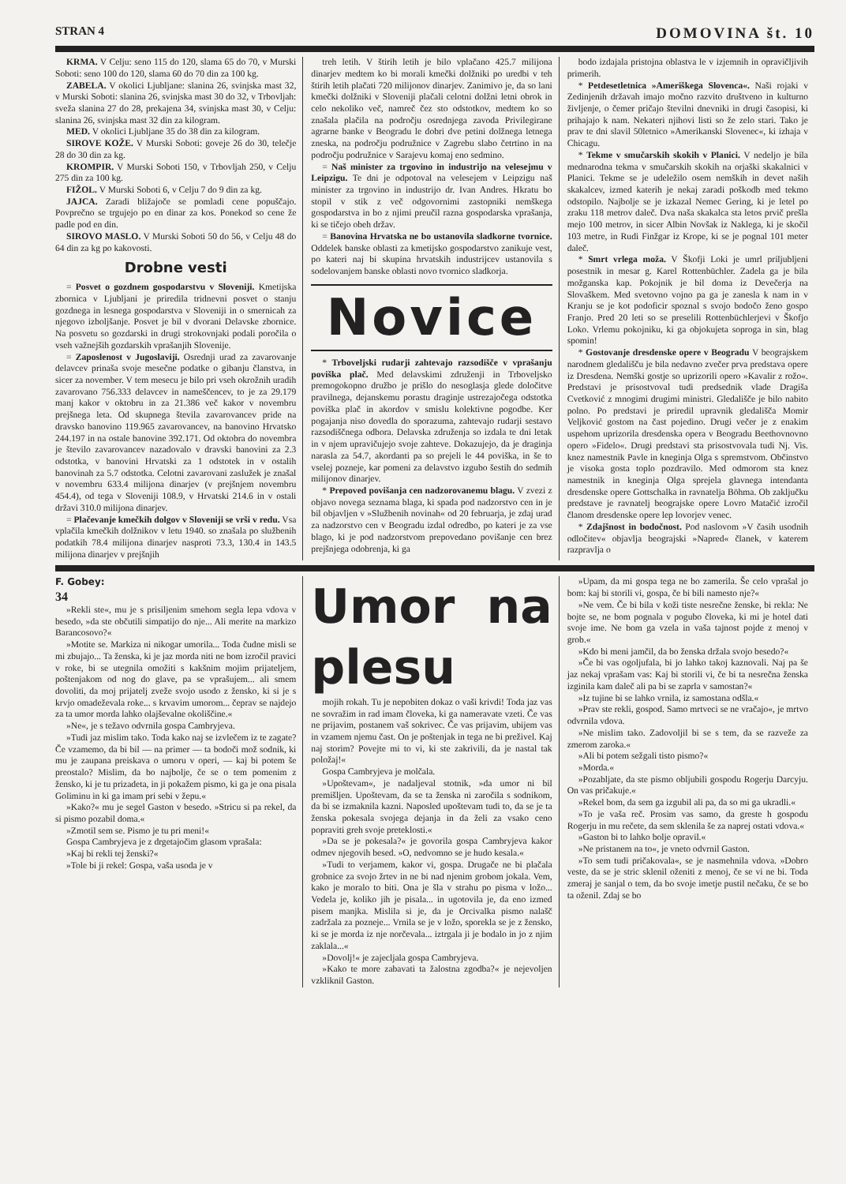STRAN 4 DOMOVINA št. 10
KRMA. V Celju: seno 115 do 120, slama 65 do 70, v Murski Soboti: seno 100 do 120, slama 60 do 70 din za 100 kg.
ZABELA. V okolici Ljubljane: slanina 26, svinjska mast 32, v Murski Soboti: slanina 26, svinjska mast 30 do 32, v Trbovljah: sveža slanina 27 do 28, prekajena 34, svinjska mast 30, v Celju: slanina 26, svinjska mast 32 din za kilogram.
MED. V okolici Ljubljane 35 do 38 din za kilogram.
SIROVE KOŽE. V Murski Soboti: goveje 26 do 30, telečje 28 do 30 din za kg.
KROMPIR. V Murski Soboti 150, v Trbovljah 250, v Celju 275 din za 100 kg.
FIŽOL. V Murski Soboti 6, v Celju 7 do 9 din za kg.
JAJCA. Zaradi bližajoče se pomladi cene popuščajo. Povprečno se trgujejo po en dinar za kos. Ponekod so cene že padle pod en din.
SIROVO MASLO. V Murski Soboti 50 do 56, v Celju 48 do 64 din za kg po kakovosti.
Drobne vesti
= Posvet o gozdnem gospodarstvu v Sloveniji. Kmetijska zbornica v Ljubljani je priredila tridnevni posvet o stanju gozdnega in lesnega gospodarstva v Sloveniji in o smernicah za njegovo izboljšanje. Posvet je bil v dvorani Delavske zbornice. Na posvetu so gozdarski in drugi strokovnjaki podali poročila o vseh važnejših gozdarskih vprašanjih Slovenije.
= Zaposlenost v Jugoslaviji. Osrednji urad za zavarovanje delavcev prinaša svoje mesečne podatke o gibanju članstva, in sicer za november. V tem mesecu je bilo pri vseh okrožnih uradih zavarovano 756.333 delavcev in nameščencev, to je za 29.179 manj kakor v oktobru in za 21.386 več kakor v novembru prejšnega leta. Od skupnega števila zavarovancev pride na dravsko banovino 119.965 zavarovancev, na banovino Hrvatsko 244.197 in na ostale banovine 392.171. Od oktobra do novembra je število zavarovancev nazadovalo v dravski banovini za 2.3 odstotka, v banovini Hrvatski za 1 odstotek in v ostalih banovinah za 5.7 odstotka. Celotni zavarovani zaslužek je znašal v novembru 633.4 milijona dinarjev (v prejšnjem novembru 454.4), od tega v Sloveniji 108.9, v Hrvatski 214.6 in v ostali državi 310.0 milijona dinarjev.
= Plačevanje kmečkih dolgov v Sloveniji se vrši v redu. Vsa vplačila kmečkih dolžnikov v letu 1940. so znašala po službenih podatkih 78.4 milijona dinarjev nasproti 73.3, 130.4 in 143.5 milijona dinarjev v prejšnjih
treh letih. V štirih letih je bilo vplačano 425.7 milijona dinarjev medtem ko bi morali kmečki dolžniki po uredbi v teh štirih letih plačati 720 milijonov dinarjev. Zanimivo je, da so lani kmečki dolžniki v Sloveniji plačali celotni dolžni letni obrok in celo nekoliko več, namreč čez sto odstotkov, medtem ko so znašala plačila na področju osrednjega zavoda Privilegirane agrarne banke v Beogradu le dobri dve petini dolžnega letnega zneska, na področju podružnice v Zagrebu slabo četrtino in na področju podružnice v Sarajevu komaj eno sedmino.
= Naš minister za trgovino in industrijo na velesejmu v Leipzigu. Te dni je odpotoval na velesejem v Leipzigu naš minister za trgovino in industrijo dr. Ivan Andres. Hkratu bo stopil v stik z več odgovornimi zastopniki nemškega gospodarstva in bo z njimi preučil razna gospodarska vprašanja, ki se tičejo obeh držav.
= Banovina Hrvatska ne bo ustanovila sladkorne tvornice. Oddelek banske oblasti za kmetijsko gospodarstvo zanikuje vest, po kateri naj bi skupina hrvatskih industrijcev ustanovila s sodelovanjem banske oblasti novo tvornico sladkorja.
Novice
* Trboveljski rudarji zahtevajo razsodišče v vprašanju poviška plač. Med delavskimi združenji in Trboveljsko premogokopno družbo je prišlo do nesoglasja glede določitve pravilnega, dejanskemu porastu draginje ustrezajočega odstotka poviška plač in akordov v smislu kolektivne pogodbe. Ker pogajanja niso dovedla do sporazuma, zahtevajo rudarji sestavo razsodiščnega odbora. Delavska združenja so izdala te dni letak in v njem upravičujejo svoje zahteve. Dokazujejo, da je draginja narasla za 54.7, akordanti pa so prejeli le 44 poviška, in še to vselej pozneje, kar pomeni za delavstvo izgubo šestih do sedmih milijonov dinarjev.
* Prepoved povišanja cen nadzorovanemu blagu. V zvezi z objavo novega seznama blaga, ki spada pod nadzorstvo cen in je bil objavljen v »Službenih novinah« od 20 februarja, je zdaj urad za nadzorstvo cen v Beogradu izdal odredbo, po kateri je za vse blago, ki je pod nadzorstvom prepovedano povišanje cen brez prejšnjega odobrenja, ki ga
bodo izdajala pristojna oblastva le v izjemnih in opravičljivih primerih.
* Petdesetletnica »Ameriškega Slovenca«. Naši rojaki v Zedinjenih državah imajo močno razvito društveno in kulturno življenje, o čemer pričajo številni dnevniki in drugi časopisi, ki prihajajo k nam. Nekateri njihovi listi so že zelo stari. Tako je prav te dni slavil 50letnico »Amerikanski Slovenec«, ki izhaja v Chicagu.
* Tekme v smučarskih skokih v Planici. V nedeljo je bila mednarodna tekma v smučarskih skokih na orjaški skakalnici v Planici. Tekme se je udeležilo osem nemških in devet naših skakalcev, izmed katerih je nekaj zaradi poškodb med tekmo odstopilo. Najbolje se je izkazal Nemec Gering, ki je letel po zraku 118 metrov daleč. Dva naša skakalca sta letos prvič prešla mejo 100 metrov, in sicer Albin Novšak iz Naklega, ki je skočil 103 metre, in Rudi Finžgar iz Krope, ki se je pognal 101 meter daleč.
* Smrt vrlega moža. V Škofji Loki je umrl priljubljeni posestnik in mesar g. Karel Rottenbüchler. Zadela ga je bila možganska kap. Pokojnik je bil doma iz Devečerja na Slovaškem. Med svetovno vojno pa ga je zanesla k nam in v Kranju se je kot podoficir spoznal s svojo bodočo ženo gospo Franjo. Pred 20 leti so se preselili Rottenbüchlerjevi v Škofjo Loko. Vrlemu pokojniku, ki ga objokujeta soproga in sin, blag spomin!
* Gostovanje dresdenske opere v Beogradu V beograjskem narodnem gledališču je bila nedavno zvečer prva predstava opere iz Dresdena. Nemški gostje so uprizorili opero »Kavalir z rožo«. Predstavi je prisostvoval tudi predsednik vlade Dragiša Cvetković z mnogimi drugimi ministri. Gledališče je bilo nabito polno. Po predstavi je priredil upravnik gledališča Momir Veljković gostom na čast pojedino. Drugi večer je z enakim uspehom uprizorila dresdenska opera v Beogradu Beethovnovno opero »Fidelo«. Drugi predstavi sta prisostvovala tudi Nj. Vis. knez namestnik Pavle in kneginja Olga s spremstvom. Občinstvo je visoka gosta toplo pozdravilo. Med odmorom sta knez namestnik in kneginja Olga sprejela glavnega intendanta dresdenske opere Gottschalka in ravnatelja Böhma. Ob zaključku predstave je ravnatelj beograjske opere Lovro Matačić izročil članom dresdenske opere lep lovorjev venec.
* Zdajšnost in bodočnost. Pod naslovom »V časih usodnih odločitev« objavlja beograjski »Napred« članek, v katerem razpravlja o
F. Gobey:
34
»Rekli ste«, mu je s prisiljenim smehom segla lepa vdova v besedo, »da ste občutili simpatijo do nje... Ali merite na markizo Barancosovo?«
»Motite se. Markiza ni nikogar umorila... Toda čudne misli se mi zbujajo... Ta ženska, ki je jaz morda niti ne bom izročil pravici v roke, bi se utegnila omožiti s kakšnim mojim prijateljem, poštenjakom od nog do glave, pa se vprašujem... ali smem dovoliti, da moj prijatelj zveže svojo usodo z žensko, ki si je s krvjo omadeževala roke... s krvavim umorom... čeprav se najdejo za ta umor morda lahko olajševalne okoliščine.«
»Ne«, je s težavo odvrnila gospa Cambryjeva.
»Tudi jaz mislim tako. Toda kako naj se izvlečem iz te zagate? Če vzamemo, da bi bil — na primer — ta bodoči mož sodnik, ki mu je zaupana preiskava o umoru v operi, — kaj bi potem še preostalo? Mislim, da bo najbolje, če se o tem pomenim z žensko, ki je tu prizadeta, in ji pokažem pismo, ki ga je ona pisala Goliminu in ki ga imam pri sebi v žepu.«
»Kako?« mu je segel Gaston v besedo. »Stricu si pa rekel, da si pismo pozabil doma.«
»Zmotil sem se. Pismo je tu pri meni!«
Gospa Cambryjeva je z drgetajočim glasom vprašala:
»Kaj bi rekli tej ženski?«
»Tole bi ji rekel: Gospa, vaša usoda je v
Umor na plesu
mojih rokah. Tu je nepobiten dokaz o vaši krivdi! Toda jaz vas ne sovražim in rad imam človeka, ki ga nameravate vzeti. Če vas ne prijavim, postanem vaš sokrivec. Če vas prijavim, ubijem vas in vzamem njemu čast. On je poštenjak in tega ne bi preživel. Kaj naj storim? Povejte mi to vi, ki ste zakrivili, da je nastal tak položaj!«
Gospa Cambryjeva je molčala.
»Upoštevam«, je nadaljeval stotnik, »da umor ni bil premišljen. Upoštevam, da se ta ženska ni zaročila s sodnikom, da bi se izmaknila kazni. Naposled upoštevam tudi to, da se je ta ženska pokesala svojega dejanja in da želi za vsako ceno popraviti greh svoje preteklosti.«
»Da se je pokesala?« je govorila gospa Cambryjeva kakor odmev njegovih besed. »O, nedvomno se je hudo kesala.«
»Tudi to verjamem, kakor vi, gospa. Drugače ne bi plačala grobnice za svojo žrtev in ne bi nad njenim grobom jokala. Vem, kako je moralo to biti. Ona je šla v strahu po pisma v ložo... Vedela je, koliko jih je pisala... in ugotovila je, da eno izmed pisem manjka. Mislila si je, da je Orcivalka pismo nalašč zadržala za pozneje... Vrnila se je v ložo, sporekla se je z žensko, ki se je morda iz nje norčevala... iztrgala ji je bodalo in jo z njim zaklala...«
»Dovolj!« je zajecljala gospa Cambryjeva.
»Kako te more zabavati ta žalostna zgodba?« je nejevoljen vzkliknil Gaston.
»Upam, da mi gospa tega ne bo zamerila. Še celo vprašal jo bom: kaj bi storili vi, gospa, če bi bili namesto nje?«
»Ne vem. Če bi bila v koži tiste nesrečne ženske, bi rekla: Ne bojte se, ne bom pognala v pogubo človeka, ki mi je hotel dati svoje ime. Ne bom ga vzela in vaša tajnost pojde z menoj v grob.«
»Kdo bi meni jamčil, da bo ženska držala svojo besedo?«
»Če bi vas ogoljufala, bi jo lahko takoj kaznovali. Naj pa še jaz nekaj vprašam vas: Kaj bi storili vi, če bi ta nesrečna ženska izginila kam daleč ali pa bi se zaprla v samostan?«
»Iz tujine bi se lahko vrnila, iz samostana odšla.«
»Prav ste rekli, gospod. Samo mrtveci se ne vračajo«, je mrtvo odvrnila vdova.
»Ne mislim tako. Zadovoljil bi se s tem, da se razveže za zmerom zaroka.«
»Ali bi potem sežgali tisto pismo?«
»Morda.«
»Pozabljate, da ste pismo obljubili gospodu Rogerju Darcyju. On vas pričakuje.«
»Rekel bom, da sem ga izgubil ali pa, da so mi ga ukradli.«
»To je vaša reč. Prosim vas samo, da greste h gospodu Rogerju in mu rečete, da sem sklenila še za naprej ostati vdova.«
»Gaston bi to lahko bolje opravil.«
»Ne pristanem na to«, je vneto odvrnil Gaston.
»To sem tudi pričakovala«, se je nasmehnila vdova. »Dobro veste, da se je stric sklenil oženiti z menoj, če se vi ne bi. Toda zmeraj je sanjal o tem, da bo svoje imetje pustil nečaku, če se bo ta oženil. Zdaj se bo